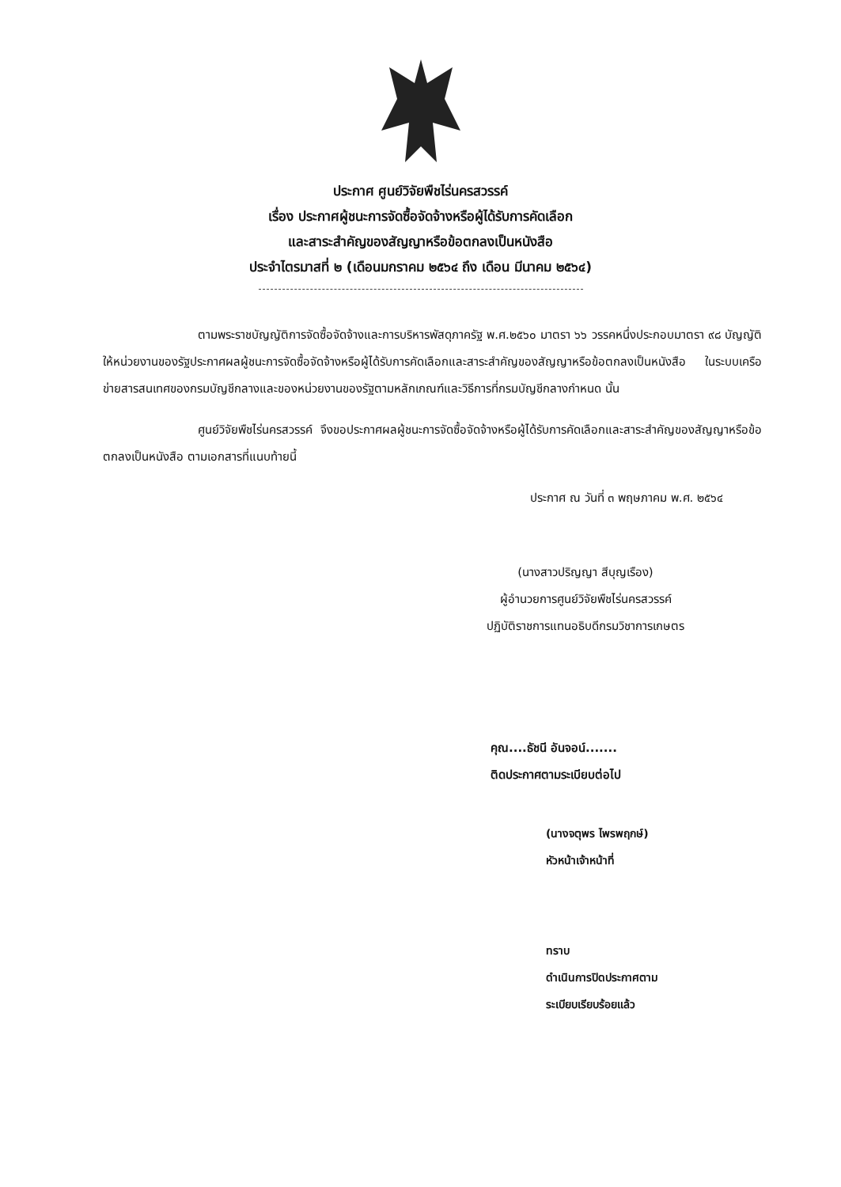ประกาศ ศูนย์วิจัยพืชไร่นครสวรรค์
เรื่อง ประกาศผู้ชนะการจัดซื้อจัดจ้างหรือผู้ได้รับการคัดเลือก
และสาระสำคัญของสัญญาหรือข้อตกลงเป็นหนังสือ
ประจำไตรมาสที่ ๒ (เดือนมกราคม ๒๕๖๔ ถึง เดือน มีนาคม ๒๕๖๔)
ตามพระราชบัญญัติการจัดซื้อจัดจ้างและการบริหารพัสดุภาครัฐ พ.ศ.๒๕๖๐ มาตรา ๖๖ วรรคหนึ่งประกอบมาตรา ๙๘ บัญญัติให้หน่วยงานของรัฐประกาศผลผู้ชนะการจัดซื้อจัดจ้างหรือผู้ได้รับการคัดเลือกและสาระสำคัญของสัญญาหรือข้อตกลงเป็นหนังสือ ในระบบเครือข่ายสารสนเทศของกรมบัญชีกลางและของหน่วยงานของรัฐตามหลักเกณฑ์และวิธีการที่กรมบัญชีกลางกำหนด นั้น
ศูนย์วิจัยพืชไร่นครสวรรค์ จึงขอประกาศผลผู้ชนะการจัดซื้อจัดจ้างหรือผู้ได้รับการคัดเลือกและสาระสำคัญของสัญญาหรือข้อตกลงเป็นหนังสือ ตามเอกสารที่แนบท้ายนี้
ประกาศ ณ วันที่ ๓ พฤษภาคม พ.ศ. ๒๕๖๔
(นางสาวปริญญา สีบุญเรือง)
ผู้อำนวยการศูนย์วิจัยพืชไร่นครสวรรค์
ปฏิบัติราชการแทนอธิบดีกรมวิชาการเกษตร
คุณ....ธัชนี อันจอน์.......
ติดประกาศตามระเบียบต่อไป
(นางจตุพร ไพรพฤกษ์)
หัวหน้าเจ้าหน้าที่
ทราบ
ดำเนินการปิดประกาศตาม
ระเบียบเรียบร้อยแล้ว